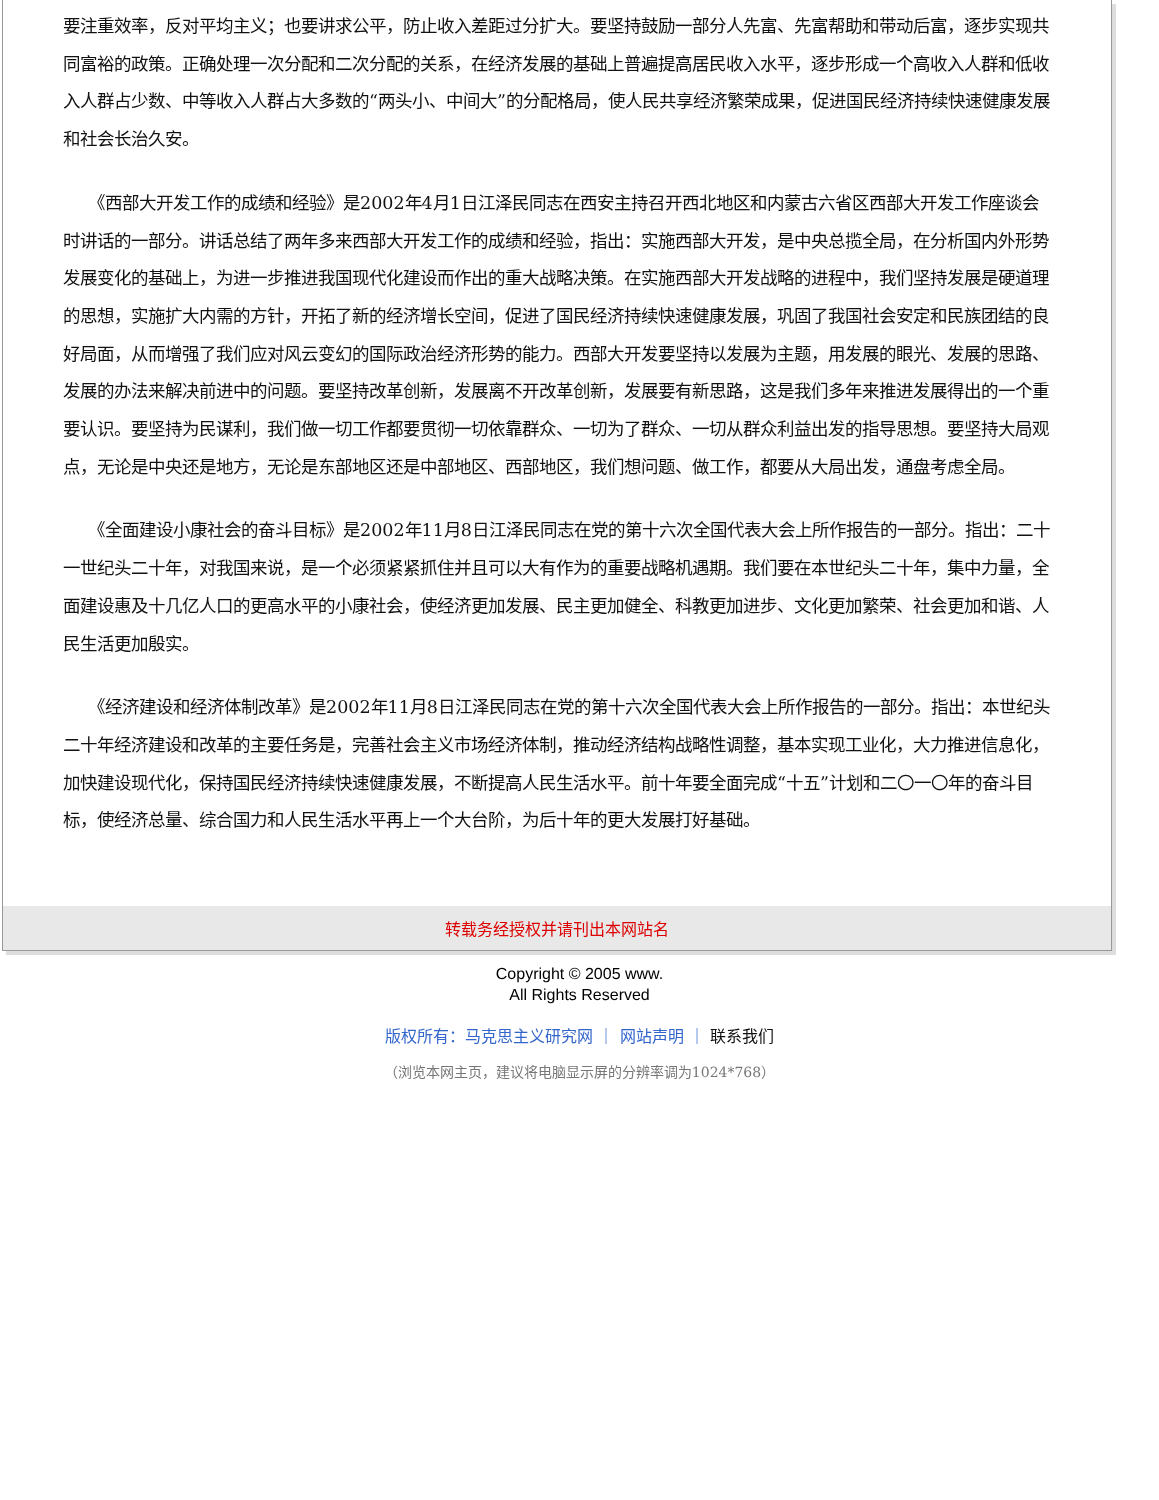要注重效率，反对平均主义；也要讲求公平，防止收入差距过分扩大。要坚持鼓励一部分人先富、先富帮助和带动后富，逐步实现共同富裕的政策。正确处理一次分配和二次分配的关系，在经济发展的基础上普遍提高居民收入水平，逐步形成一个高收入人群和低收入人群占少数、中等收入人群占大多数的“两头小、中间大”的分配格局，使人民共享经济繁荣成果，促进国民经济持续快速健康发展和社会长治久安。
　　《西部大开发工作的成绩和经验》是2002年4月1日江泽民同志在西安主持召开西北地区和内蒙古六省区西部大开发工作座谈会时讲话的一部分。讲话总结了两年多来西部大开发工作的成绩和经验，指出：实施西部大开发，是中央总揽全局，在分析国内外形势发展变化的基础上，为进一步推进我国现代化建设而作出的重大战略决策。在实施西部大开发战略的进程中，我们坚持发展是硬道理的思想，实施扩大内需的方针，开拓了新的经济增长空间，促进了国民经济持续快速健康发展，巩固了我国社会安定和民族团结的良好局面，从而增强了我们应对风云变幻的国际政治经济形势的能力。西部大开发要坚持以发展为主题，用发展的眼光、发展的思路、发展的办法来解决前进中的问题。要坚持改革创新，发展离不开改革创新，发展要有新思路，这是我们多年来推进发展得出的一个重要认识。要坚持为民谋利，我们做一切工作都要贯彻一切依靠群众、一切为了群众、一切从群众利益出发的指导思想。要坚持大局观点，无论是中央还是地方，无论是东部地区还是中部地区、西部地区，我们想问题、做工作，都要从大局出发，通盘考虑全局。
　　《全面建设小康社会的奋斗目标》是2002年11月8日江泽民同志在党的第十六次全国代表大会上所作报告的一部分。指出：二十一世纪头二十年，对我国来说，是一个必须紧紧抓住并且可以大有作为的重要战略机遇期。我们要在本世纪头二十年，集中力量，全面建设惠及十几亿人口的更高水平的小康社会，使经济更加发展、民主更加健全、科教更加进步、文化更加繁荣、社会更加和谐、人民生活更加殷实。
　　《经济建设和经济体制改革》是2002年11月8日江泽民同志在党的第十六次全国代表大会上所作报告的一部分。指出：本世纪头二十年经济建设和改革的主要任务是，完善社会主义市场经济体制，推动经济结构战略性调整，基本实现工业化，大力推进信息化，加快建设现代化，保持国民经济持续快速健康发展，不断提高人民生活水平。前十年要全面完成“十五”计划和二〇一〇年的奋斗目标，使经济总量、综合国力和人民生活水平再上一个大台阶，为后十年的更大发展打好基础。
转载务经授权并请刊出本网站名
Copyright © 2005 www.
All Rights Reserved
版权所有：马克思主义研究网 ｜ 网站声明 ｜ 联系我们
（浏览本网主页，建议将电脑显示屏的分辨率调为1024*768）